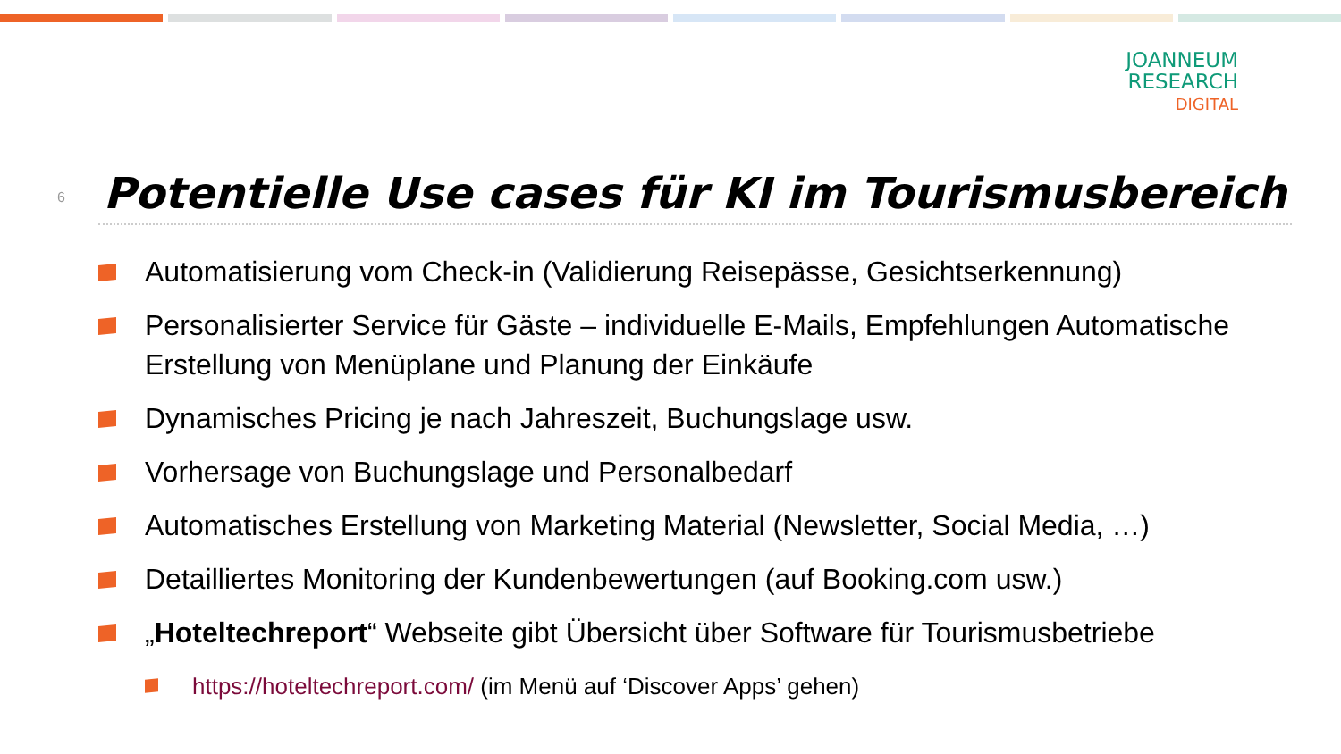JOANNEUM
RESEARCH
DIGITAL
6
Potentielle Use cases für KI im Tourismusbereich
Automatisierung vom Check-in (Validierung Reisepässe, Gesichtserkennung)
Personalisierter Service für Gäste – individuelle E-Mails, Empfehlungen Automatische Erstellung von Menüplane und Planung der Einkäufe
Dynamisches Pricing je nach Jahreszeit, Buchungslage usw.
Vorhersage von Buchungslage und Personalbedarf
Automatisches Erstellung von Marketing Material (Newsletter, Social Media, …)
Detailliertes Monitoring der Kundenbewertungen (auf Booking.com usw.)
„Hoteltechreport“ Webseite gibt Übersicht über Software für Tourismusbetriebe
https://hoteltechreport.com/ (im Menü auf ‘Discover Apps’ gehen)